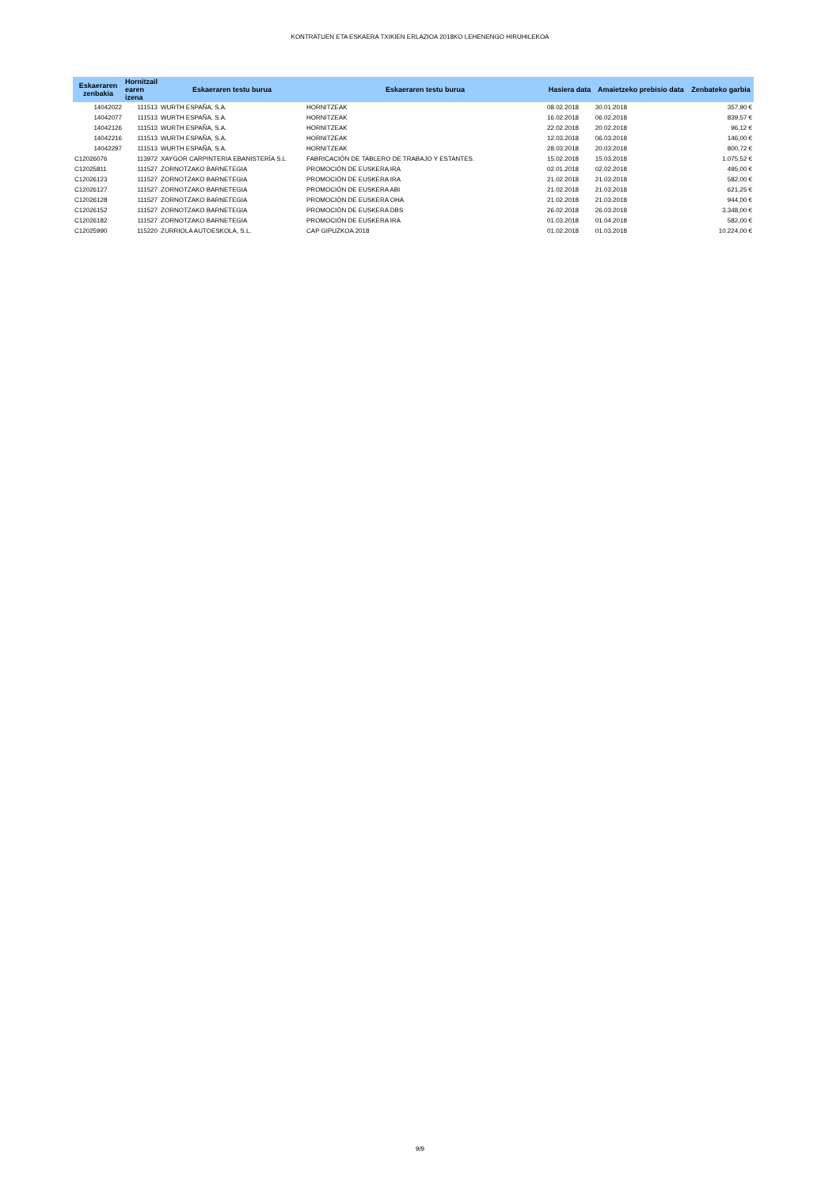KONTRATUEN ETA ESKAERA TXIKIEN ERLAZIOA 2018KO LEHENENGO HIRUHILEKOA
| Eskaeraren zenbakia | Hornitzail earen izena | Eskaeraren testu burua | Eskaeraren testu burua | Hasiera data | Amaietzeko prebisio data | Zenbateko garbia |
| --- | --- | --- | --- | --- | --- | --- |
| 14042022 | 111513 | WURTH ESPAÑA, S.A. | HORNITZEAK | 08.02.2018 | 30.01.2018 | 357,90 € |
| 14042077 | 111513 | WURTH ESPAÑA, S.A. | HORNITZEAK | 16.02.2018 | 06.02.2018 | 839,57 € |
| 14042126 | 111513 | WURTH ESPAÑA, S.A. | HORNITZEAK | 22.02.2018 | 20.02.2018 | 96,12 € |
| 14042216 | 111513 | WURTH ESPAÑA, S.A. | HORNITZEAK | 12.03.2018 | 06.03.2018 | 146,00 € |
| 14042297 | 111513 | WURTH ESPAÑA, S.A. | HORNITZEAK | 28.03.2018 | 20.03.2018 | 800,72 € |
| C12026076 | 113972 | XAYGOR CARPINTERIA EBANISTERÍA S.L | FABRICACIÓN DE TABLERO DE TRABAJO Y ESTANTES. | 15.02.2018 | 15.03.2018 | 1.075,52 € |
| C12025811 | 111527 | ZORNOTZAKO BARNETEGIA | PROMOCIÓN DE EUSKERA IRA | 02.01.2018 | 02.02.2018 | 495,00 € |
| C12026123 | 111527 | ZORNOTZAKO BARNETEGIA | PROMOCIÓN DE EUSKERA IRA | 21.02.2018 | 21.03.2018 | 582,00 € |
| C12026127 | 111527 | ZORNOTZAKO BARNETEGIA | PROMOCIÓN DE EUSKERA ABI | 21.02.2018 | 21.03.2018 | 621,25 € |
| C12026128 | 111527 | ZORNOTZAKO BARNETEGIA | PROMOCIÓN DE EUSKERA OHA | 21.02.2018 | 21.03.2018 | 944,00 € |
| C12026152 | 111527 | ZORNOTZAKO BARNETEGIA | PROMOCIÓN DE EUSKERA DBS | 26.02.2018 | 26.03.2018 | 3.348,00 € |
| C12026182 | 111527 | ZORNOTZAKO BARNETEGIA | PROMOCIÓN DE EUSKERA IRA | 01.03.2018 | 01.04.2018 | 582,00 € |
| C12025990 | 115220 | ZURRIOLA AUTOESKOLA, S.L. | CAP GIPUZKOA 2018 | 01.02.2018 | 01.03.2018 | 10.224,00 € |
9/9